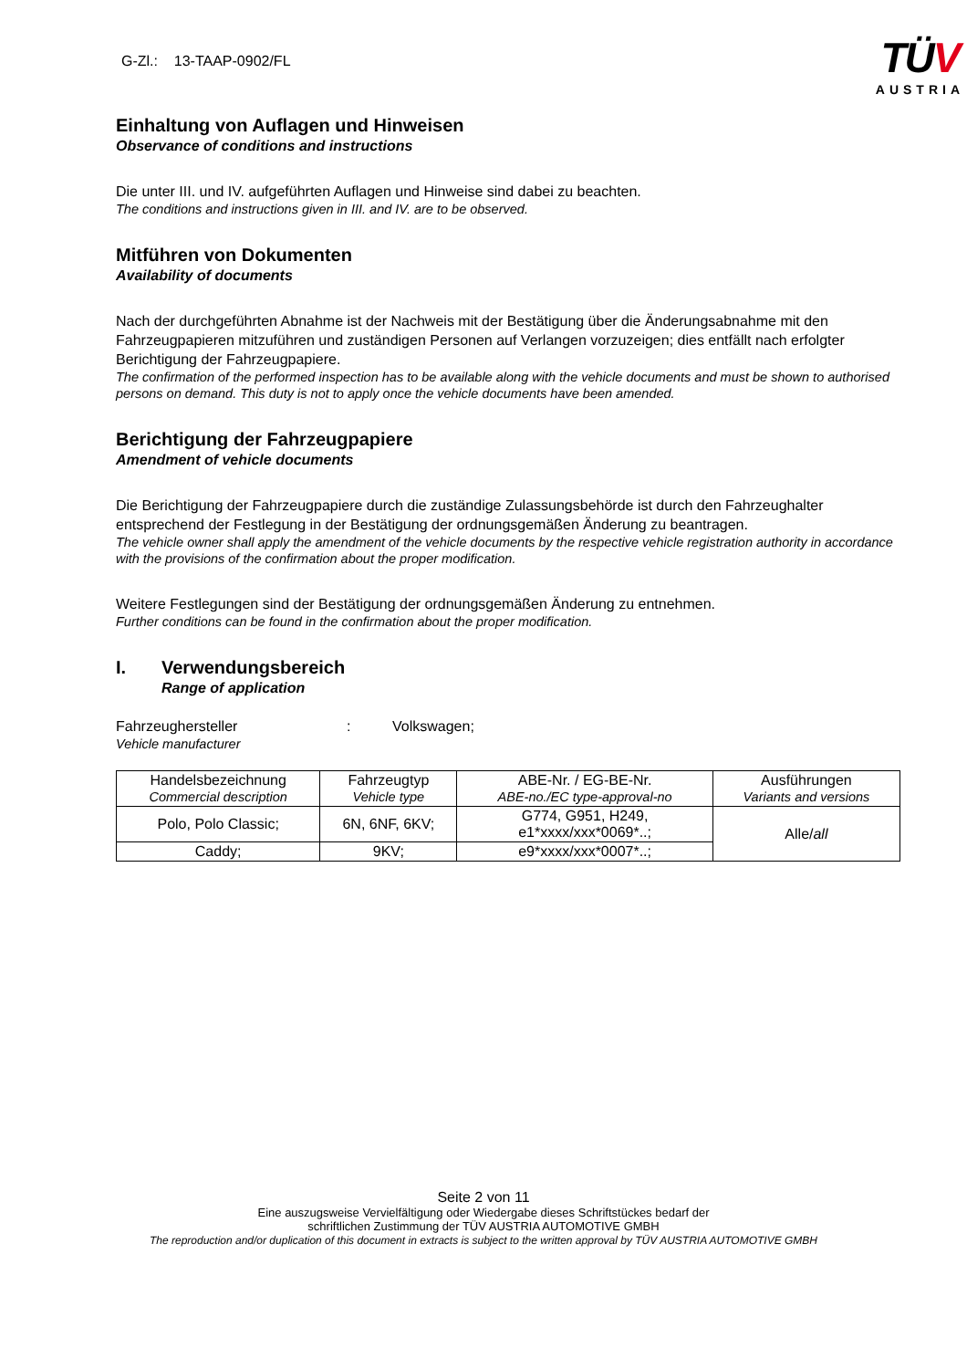G-Zl.: 13-TAAP-0902/FL
TÜV
AUSTRIA
Einhaltung von Auflagen und Hinweisen
Observance of conditions and instructions
Die unter III. und IV. aufgeführten Auflagen und Hinweise sind dabei zu beachten.
The conditions and instructions given in III. and IV. are to be observed.
Mitführen von Dokumenten
Availability of documents
Nach der durchgeführten Abnahme ist der Nachweis mit der Bestätigung über die Änderungsabnahme mit den Fahrzeugpapieren mitzuführen und zuständigen Personen auf Verlangen vorzuzeigen; dies entfällt nach erfolgter Berichtigung der Fahrzeugpapiere.
The confirmation of the performed inspection has to be available along with the vehicle documents and must be shown to authorised persons on demand. This duty is not to apply once the vehicle documents have been amended.
Berichtigung der Fahrzeugpapiere
Amendment of vehicle documents
Die Berichtigung der Fahrzeugpapiere durch die zuständige Zulassungsbehörde ist durch den Fahrzeughalter entsprechend der Festlegung in der Bestätigung der ordnungsgemäßen Änderung zu beantragen.
The vehicle owner shall apply the amendment of the vehicle documents by the respective vehicle registration authority in accordance with the provisions of the confirmation about the proper modification.
Weitere Festlegungen sind der Bestätigung der ordnungsgemäßen Änderung zu entnehmen.
Further conditions can be found in the confirmation about the proper modification.
I. Verwendungsbereich
Range of application
Fahrzeughersteller: Volkswagen;
Vehicle manufacturer
| Handelsbezeichnung Commercial description | Fahrzeugtyp Vehicle type | ABE-Nr. / EG-BE-Nr. ABE-no./EC type-approval-no | Ausführungen Variants and versions |
| --- | --- | --- | --- |
| Polo, Polo Classic; | 6N, 6NF, 6KV; | G774, G951, H249, e1*xxxx/xxx*0069*..; | Alle/ all |
| Caddy; | 9KV; | e9*xxxx/xxx*0007*..; | |
Seite 2 von 11
Eine auszugsweise Vervielfältigung oder Wiedergabe dieses Schriftstückes bedarf der
schriftlichen Zustimmung der TÜV AUSTRIA AUTOMOTIVE GMBH
The reproduction and/or duplication of this document in extracts is subject to the written approval by TÜV AUSTRIA AUTOMOTIVE GMBH